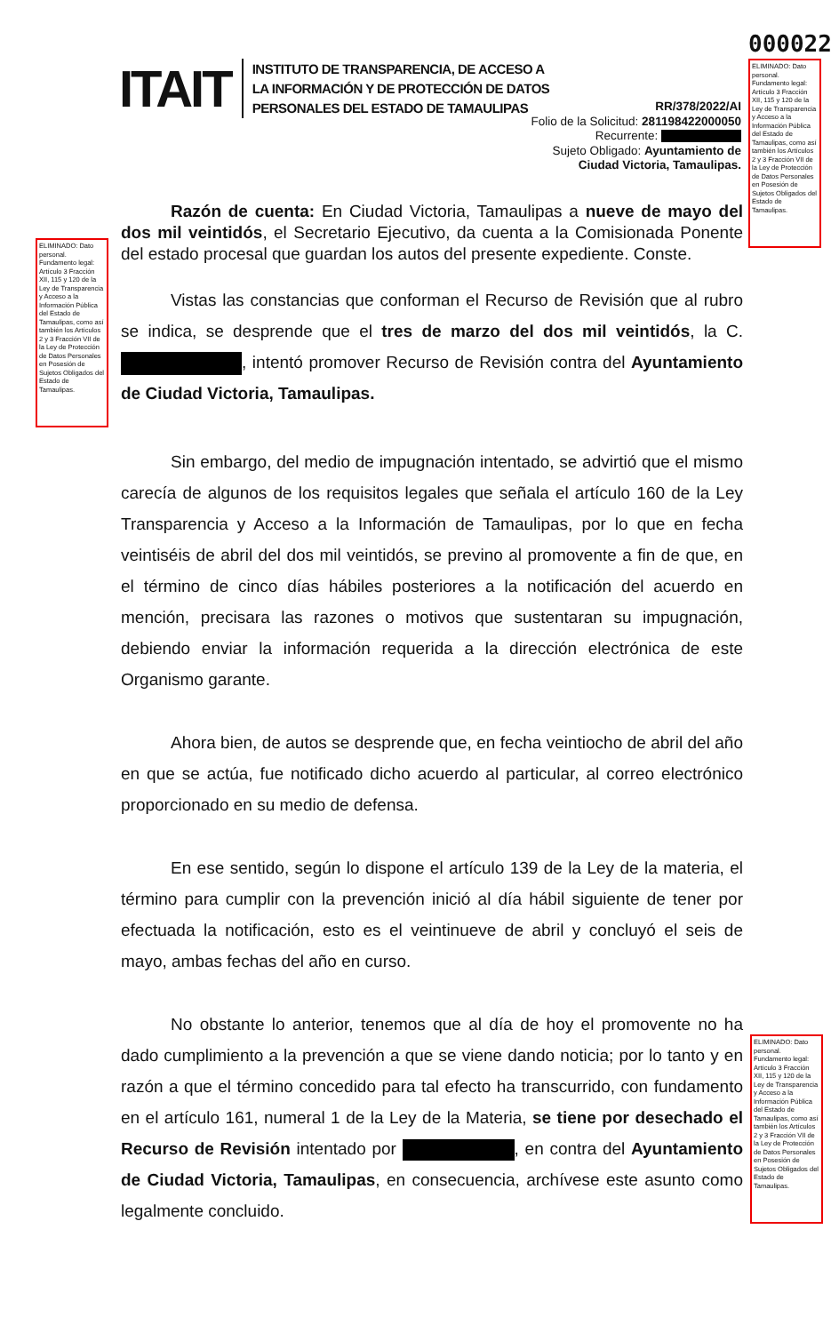000022
ELIMINADO: Dato personal. Fundamento legal: Artículo 3 Fracción XII, 115 y 120 de la Ley de Transparencia y Acceso a la Información Pública del Estado de Tamaulipas, como así también los Artículos 2 y 3 Fracción VII de la Ley de Protección de Datos Personales en Posesión de Sujetos Obligados del Estado de Tamaulipas.
ELIMINADO: Dato personal. Fundamento legal: Artículo 3 Fracción XII, 115 y 120 de la Ley de Transparencia y Acceso a la Información Pública del Estado de Tamaulipas, como así también los Artículos 2 y 3 Fracción VII de la Ley de Protección de Datos Personales en Posesión de Sujetos Obligados del Estado de Tamaulipas.
ELIMINADO: Dato personal. Fundamento legal: Artículo 3 Fracción XII, 115 y 120 de la Ley de Transparencia y Acceso a la Información Pública del Estado de Tamaulipas, como así también los Artículos 2 y 3 Fracción VII de la Ley de Protección de Datos Personales en Posesión de Sujetos Obligados del Estado de Tamaulipas.
ITAIT
INSTITUTO DE TRANSPARENCIA, DE ACCESO A
LA INFORMACIÓN Y DE PROTECCIÓN DE DATOS
PERSONALES DEL ESTADO DE TAMAULIPAS
RR/378/2022/AI
Folio de la Solicitud: 281198422000050
Recurrente:
Sujeto Obligado: Ayuntamiento de
Ciudad Victoria, Tamaulipas.
Razón de cuenta: En Ciudad Victoria, Tamaulipas a nueve de mayo del dos mil veintidós, el Secretario Ejecutivo, da cuenta a la Comisionada Ponente del estado procesal que guardan los autos del presente expediente. Conste.
Vistas las constancias que conforman el Recurso de Revisión que al rubro se indica, se desprende que el tres de marzo del dos mil veintidós, la C. , intentó promover Recurso de Revisión contra del Ayuntamiento de Ciudad Victoria, Tamaulipas.
Sin embargo, del medio de impugnación intentado, se advirtió que el mismo carecía de algunos de los requisitos legales que señala el artículo 160 de la Ley Transparencia y Acceso a la Información de Tamaulipas, por lo que en fecha veintiséis de abril del dos mil veintidós, se previno al promovente a fin de que, en el término de cinco días hábiles posteriores a la notificación del acuerdo en mención, precisara las razones o motivos que sustentaran su impugnación, debiendo enviar la información requerida a la dirección electrónica de este Organismo garante.
Ahora bien, de autos se desprende que, en fecha veintiocho de abril del año en que se actúa, fue notificado dicho acuerdo al particular, al correo electrónico proporcionado en su medio de defensa.
En ese sentido, según lo dispone el artículo 139 de la Ley de la materia, el término para cumplir con la prevención inició al día hábil siguiente de tener por efectuada la notificación, esto es el veintinueve de abril y concluyó el seis de mayo, ambas fechas del año en curso.
No obstante lo anterior, tenemos que al día de hoy el promovente no ha dado cumplimiento a la prevención a que se viene dando noticia; por lo tanto y en razón a que el término concedido para tal efecto ha transcurrido, con fundamento en el artículo 161, numeral 1 de la Ley de la Materia, se tiene por desechado el Recurso de Revisión intentado por , en contra del Ayuntamiento de Ciudad Victoria, Tamaulipas, en consecuencia, archívese este asunto como legalmente concluido.